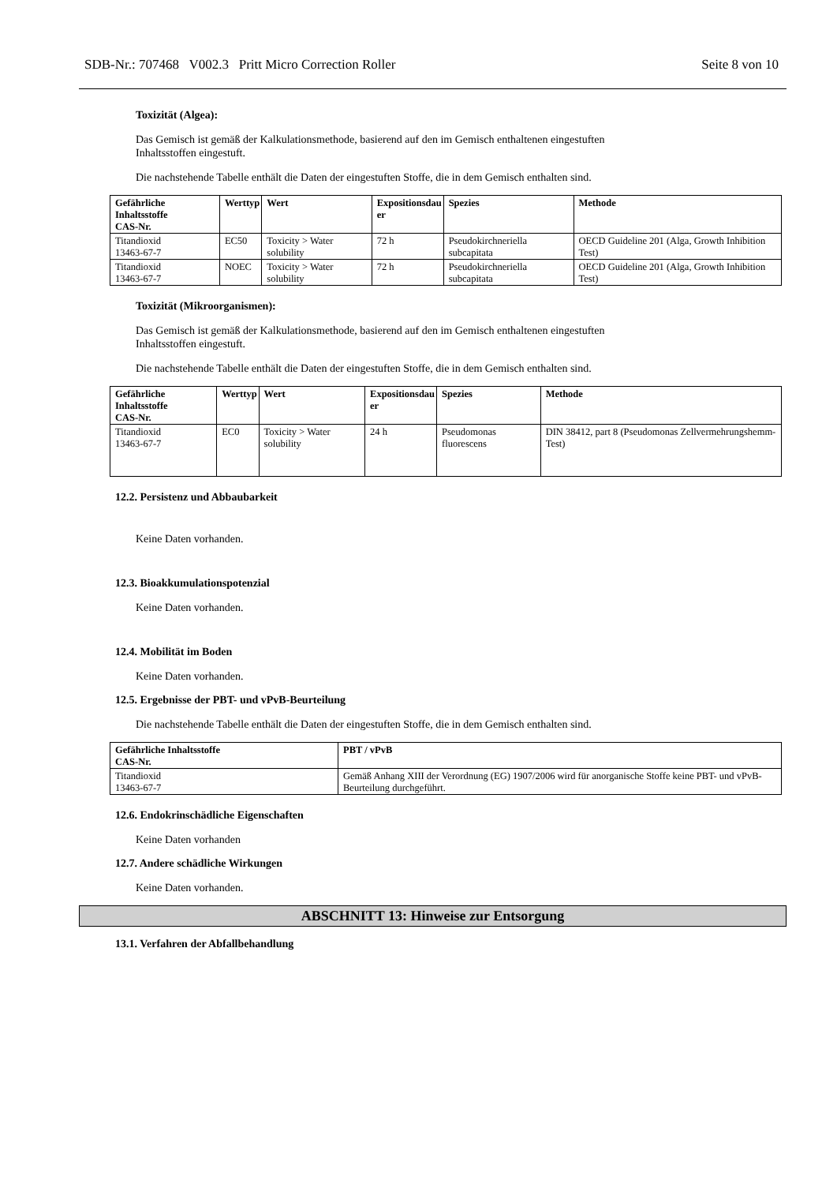SDB-Nr.: 707468 V002.3 Pritt Micro Correction Roller Seite 8 von 10
Toxizität (Algea):
Das Gemisch ist gemäß der Kalkulationsmethode, basierend auf den im Gemisch enthaltenen eingestuften
Inhaltsstoffen eingestuft.
Die nachstehende Tabelle enthält die Daten der eingestuften Stoffe, die in dem Gemisch enthalten sind.
| Gefährliche Inhaltsstoffe CAS-Nr. | Werttyp | Wert | Expositionsdau er | Spezies | Methode |
| --- | --- | --- | --- | --- | --- |
| Titandioxid 13463-67-7 | EC50 | Toxicity > Water solubility | 72 h | Pseudokirchneriella subcapitata | OECD Guideline 201 (Alga, Growth Inhibition Test) |
| Titandioxid 13463-67-7 | NOEC | Toxicity > Water solubility | 72 h | Pseudokirchneriella subcapitata | OECD Guideline 201 (Alga, Growth Inhibition Test) |
Toxizität (Mikroorganismen):
Das Gemisch ist gemäß der Kalkulationsmethode, basierend auf den im Gemisch enthaltenen eingestuften
Inhaltsstoffen eingestuft.
Die nachstehende Tabelle enthält die Daten der eingestuften Stoffe, die in dem Gemisch enthalten sind.
| Gefährliche Inhaltsstoffe CAS-Nr. | Werttyp | Wert | Expositionsdau er | Spezies | Methode |
| --- | --- | --- | --- | --- | --- |
| Titandioxid 13463-67-7 | EC0 | Toxicity > Water solubility | 24 h | Pseudomonas fluorescens | DIN 38412, part 8 (Pseudomonas Zellvermehrungshemm-Test) |
12.2. Persistenz und Abbaubarkeit
Keine Daten vorhanden.
12.3. Bioakkumulationspotenzial
Keine Daten vorhanden.
12.4. Mobilität im Boden
Keine Daten vorhanden.
12.5. Ergebnisse der PBT- und vPvB-Beurteilung
Die nachstehende Tabelle enthält die Daten der eingestuften Stoffe, die in dem Gemisch enthalten sind.
| Gefährliche Inhaltsstoffe CAS-Nr. | PBT / vPvB |
| --- | --- |
| Titandioxid 13463-67-7 | Gemäß Anhang XIII der Verordnung (EG) 1907/2006 wird für anorganische Stoffe keine PBT- und vPvB-Beurteilung durchgeführt. |
12.6. Endokrinschädliche Eigenschaften
Keine Daten vorhanden
12.7. Andere schädliche Wirkungen
Keine Daten vorhanden.
ABSCHNITT 13: Hinweise zur Entsorgung
13.1. Verfahren der Abfallbehandlung